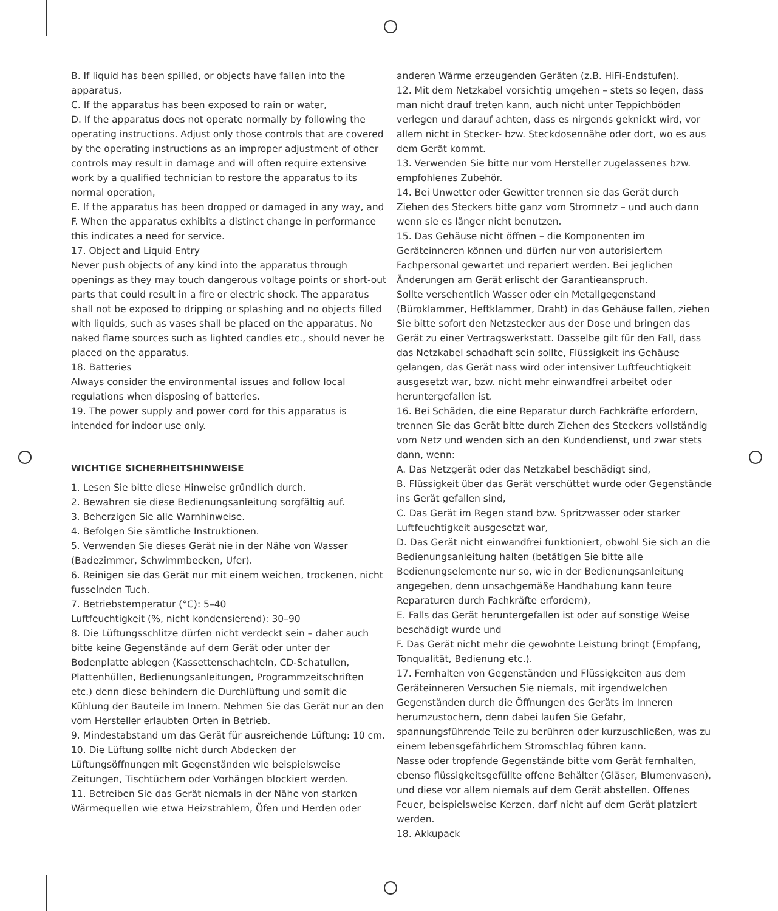B. If liquid has been spilled, or objects have fallen into the apparatus,
C. If the apparatus has been exposed to rain or water,
D. If the apparatus does not operate normally by following the operating instructions. Adjust only those controls that are covered by the operating instructions as an improper adjustment of other controls may result in damage and will often require extensive work by a qualified technician to restore the apparatus to its normal operation,
E. If the apparatus has been dropped or damaged in any way, and
F. When the apparatus exhibits a distinct change in performance this indicates a need for service.
17. Object and Liquid Entry
Never push objects of any kind into the apparatus through openings as they may touch dangerous voltage points or short-out parts that could result in a fire or electric shock. The apparatus shall not be exposed to dripping or splashing and no objects filled with liquids, such as vases shall be placed on the apparatus. No naked flame sources such as lighted candles etc., should never be placed on the apparatus.
18. Batteries
Always consider the environmental issues and follow local regulations when disposing of batteries.
19. The power supply and power cord for this apparatus is intended for indoor use only.
WICHTIGE SICHERHEITSHINWEISE
1. Lesen Sie bitte diese Hinweise gründlich durch.
2. Bewahren sie diese Bedienungsanleitung sorgfältig auf.
3. Beherzigen Sie alle Warnhinweise.
4. Befolgen Sie sämtliche Instruktionen.
5. Verwenden Sie dieses Gerät nie in der Nähe von Wasser (Badezimmer, Schwimmbecken, Ufer).
6. Reinigen sie das Gerät nur mit einem weichen, trockenen, nicht fusselnden Tuch.
7. Betriebstemperatur (°C): 5–40
Luftfeuchtigkeit (%, nicht kondensierend): 30–90
8. Die Lüftungsschlitze dürfen nicht verdeckt sein – daher auch bitte keine Gegenstände auf dem Gerät oder unter der Bodenplatte ablegen (Kassettenschachteln, CD-Schatullen, Plattenhüllen, Bedienungsanleitungen, Programmzeitschriften etc.) denn diese behindern die Durchlüftung und somit die Kühlung der Bauteile im Innern. Nehmen Sie das Gerät nur an den vom Hersteller erlaubten Orten in Betrieb.
9. Mindestabstand um das Gerät für ausreichende Lüftung: 10 cm.
10. Die Lüftung sollte nicht durch Abdecken der Lüftungsöffnungen mit Gegenständen wie beispielsweise Zeitungen, Tischtüchern oder Vorhängen blockiert werden.
11. Betreiben Sie das Gerät niemals in der Nähe von starken Wärmequellen wie etwa Heizstrahlern, Öfen und Herden oder
anderen Wärme erzeugenden Geräten (z.B. HiFi-Endstufen).
12. Mit dem Netzkabel vorsichtig umgehen – stets so legen, dass man nicht drauf treten kann, auch nicht unter Teppichböden verlegen und darauf achten, dass es nirgends geknickt wird, vor allem nicht in Stecker- bzw. Steckdosennähe oder dort, wo es aus dem Gerät kommt.
13. Verwenden Sie bitte nur vom Hersteller zugelassenes bzw. empfohlenes Zubehör.
14. Bei Unwetter oder Gewitter trennen sie das Gerät durch Ziehen des Steckers bitte ganz vom Stromnetz – und auch dann wenn sie es länger nicht benutzen.
15. Das Gehäuse nicht öffnen – die Komponenten im Geräteinneren können und dürfen nur von autorisiertem Fachpersonal gewartet und repariert werden. Bei jeglichen Änderungen am Gerät erlischt der Garantieanspruch.
Sollte versehentlich Wasser oder ein Metallgegenstand (Büroklammer, Heftklammer, Draht) in das Gehäuse fallen, ziehen Sie bitte sofort den Netzstecker aus der Dose und bringen das Gerät zu einer Vertragswerkstatt. Dasselbe gilt für den Fall, dass das Netzkabel schadhaft sein sollte, Flüssigkeit ins Gehäuse gelangen, das Gerät nass wird oder intensiver Luftfeuchtigkeit ausgesetzt war, bzw. nicht mehr einwandfrei arbeitet oder heruntergefallen ist.
16. Bei Schäden, die eine Reparatur durch Fachkräfte erfordern, trennen Sie das Gerät bitte durch Ziehen des Steckers vollständig vom Netz und wenden sich an den Kundendienst, und zwar stets dann, wenn:
A. Das Netzgerät oder das Netzkabel beschädigt sind,
B. Flüssigkeit über das Gerät verschüttet wurde oder Gegenstände ins Gerät gefallen sind,
C. Das Gerät im Regen stand bzw. Spritzwasser oder starker Luftfeuchtigkeit ausgesetzt war,
D. Das Gerät nicht einwandfrei funktioniert, obwohl Sie sich an die Bedienungsanleitung halten (betätigen Sie bitte alle Bedienungselemente nur so, wie in der Bedienungsanleitung angegeben, denn unsachgemäße Handhabung kann teure Reparaturen durch Fachkräfte erfordern),
E. Falls das Gerät heruntergefallen ist oder auf sonstige Weise beschädigt wurde und
F. Das Gerät nicht mehr die gewohnte Leistung bringt (Empfang, Tonqualität, Bedienung etc.).
17. Fernhalten von Gegenständen und Flüssigkeiten aus dem Geräteinneren Versuchen Sie niemals, mit irgendwelchen Gegenständen durch die Öffnungen des Geräts im Inneren herumzustochern, denn dabei laufen Sie Gefahr, spannungsführende Teile zu berühren oder kurzuschließen, was zu
einem lebensgefährlichem Stromschlag führen kann.
Nasse oder tropfende Gegenstände bitte vom Gerät fernhalten, ebenso flüssigkeitsgefüllte offene Behälter (Gläser, Blumenvasen), und diese vor allem niemals auf dem Gerät abstellen. Offenes Feuer, beispielsweise Kerzen, darf nicht auf dem Gerät platziert werden.
18. Akkupack